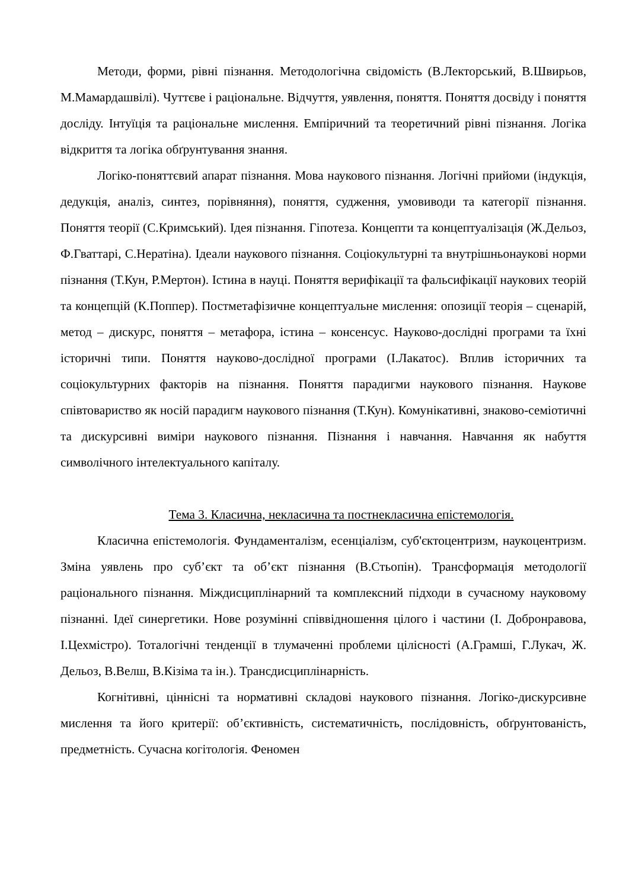Методи, форми, рівні пізнання. Методологічна свідомість (В.Лекторський, В.Швирьов, М.Мамардашвілі). Чуттєве і раціональне. Відчуття, уявлення, поняття. Поняття досвіду і поняття досліду. Інтуїція та раціональне мислення. Емпіричний та теоретичний рівні пізнання. Логіка відкриття та логіка обґрунтування знання.
Логіко-поняттєвий апарат пізнання. Мова наукового пізнання. Логічні прийоми (індукція, дедукція, аналіз, синтез, порівняння), поняття, судження, умовиводи та категорії пізнання. Поняття теорії (С.Кримський). Ідея пізнання. Гіпотеза. Концепти та концептуалізація (Ж.Дельоз, Ф.Гваттарі, С.Нератіна). Ідеали наукового пізнання. Соціокультурні та внутрішньонаукові норми пізнання (Т.Кун, Р.Мертон). Істина в науці. Поняття верифікації та фальсифікації наукових теорій та концепцій (К.Поппер). Постметафізичне концептуальне мислення: опозиції теорія – сценарій, метод – дискурс, поняття – метафора, істина – консенсус. Науково-дослідні програми та їхні історичні типи. Поняття науково-дослідної програми (І.Лакатос). Вплив історичних та соціокультурних факторів на пізнання. Поняття парадигми наукового пізнання. Наукове співтовариство як носій парадигм наукового пізнання (Т.Кун). Комунікативні, знаково-семіотичні та дискурсивні виміри наукового пізнання. Пізнання і навчання. Навчання як набуття символічного інтелектуального капіталу.
Тема 3. Класична, некласична та постнекласична епістемологія.
Класична епістемологія. Фундаменталізм, есенціалізм, суб'єктоцентризм, наукоцентризм. Зміна уявлень про суб’єкт та об’єкт пізнання (В.Стьопін). Трансформація методології раціонального пізнання. Міждисциплінарний та комплексний підходи в сучасному науковому пізнанні. Ідеї синергетики. Нове розумінні співвідношення цілого і частини (І. Добронравова, І.Цехмістро). Тоталогічні тенденції в тлумаченні проблеми цілісності (А.Грамші, Г.Лукач, Ж. Дельоз, В.Велш, В.Кізіма та ін.). Трансдисциплінарність.
Когнітивні, ціннісні та нормативні складові наукового пізнання. Логіко-дискурсивне мислення та його критерії: об’єктивність, систематичність, послідовність, обґрунтованість, предметність. Сучасна когітологія. Феномен